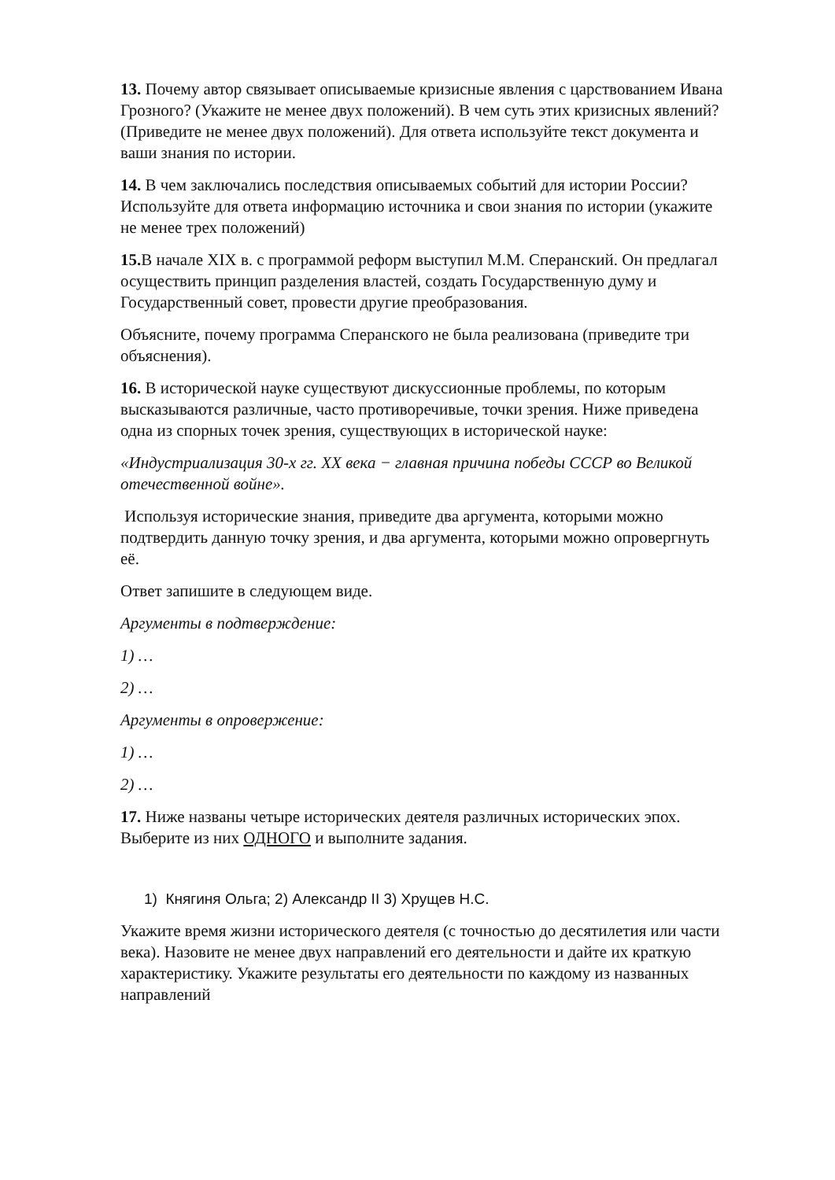13. Почему автор связывает описываемые кризисные явления с царствованием Ивана Грозного? (Укажите не менее двух положений). В чем суть этих кризисных явлений? (Приведите не менее двух положений). Для ответа используйте текст документа и ваши знания по истории.
14. В чем заключались последствия описываемых событий для истории России? Используйте для ответа информацию источника и свои знания по истории (укажите не менее трех положений)
15. В начале XIX в. с программой реформ выступил М.М. Сперанский. Он предлагал осуществить принцип разделения властей, создать Государственную думу и Государственный совет, провести другие преобразования.
Объясните, почему программа Сперанского не была реализована (приведите три объяснения).
16. В исторической науке существуют дискуссионные проблемы, по которым высказываются различные, часто противоречивые, точки зрения. Ниже приведена одна из спорных точек зрения, существующих в исторической науке:
«Индустриализация 30-х гг. XX века − главная причина победы СССР во Великой отечественной войне».
Используя исторические знания, приведите два аргумента, которыми можно подтвердить данную точку зрения, и два аргумента, которыми можно опровергнуть её.
Ответ запишите в следующем виде.
Аргументы в подтверждение:
1) …
2) …
Аргументы в опровержение:
1) …
2) …
17. Ниже названы четыре исторических деятеля различных исторических эпох. Выберите из них ОДНОГО и выполните задания.
1) Княгиня Ольга; 2) Александр II 3) Хрущев Н.С.
Укажите время жизни исторического деятеля (с точностью до десятилетия или части века). Назовите не менее двух направлений его деятельности и дайте их краткую характеристику. Укажите результаты его деятельности по каждому из названных направлений